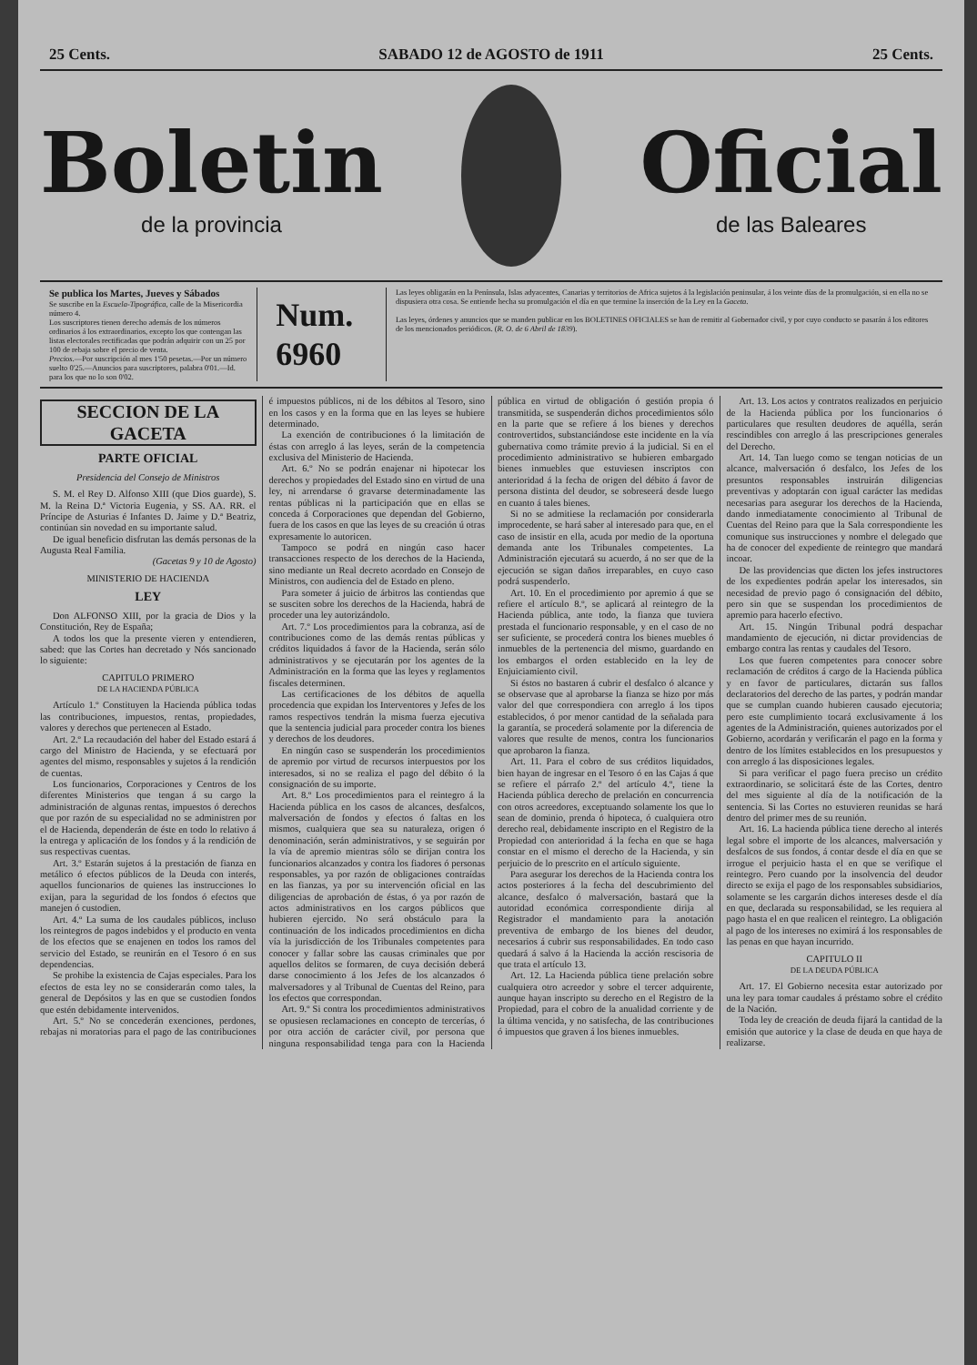25 Cents. SABADO 12 de AGOSTO de 1911 25 Cents.
Boletin
de la provincia
Oficial
de las Baleares
Se publica los Martes, Jueves y Sábados
Se suscribe en la Escuela-Tipográfica, calle de la Misericordia número 4.
Los suscriptores tienen derecho además de los números ordinarios á los extraordinarios, excepto los que contengan las listas electorales rectificadas que podrán adquirir con un 25 por 100 de rebaja sobre el precio de venta.
Precios.—Por suscripción al mes 1'50 pesetas.—Por un número suelto 0'25.—Anuncios para suscriptores, palabra 0'01.—Id. para los que no lo son 0'02.
Num. 6960
Las leyes obligarán en la Península, Islas adyacentes, Canarias y territorios de Africa sujetos á la legislación peninsular, á los veinte días de la promulgación, si en ella no se dispusiera otra cosa. Se entiende hecha su promulgación el día en que termine la inserción de la Ley en la Gaceta.
Las leyes, órdenes y anuncios que se manden publicar en los BOLETINES OFICIALES se han de remitir al Gobernador civil, y por cuyo conducto se pasarán á los editores de los mencionados periódicos. (R. O. de 6 Abril de 1839).
SECCION DE LA GACETA
PARTE OFICIAL
Presidencia del Consejo de Ministros
S. M. el Rey D. Alfonso XIII (que Dios guarde), S. M. la Reina D.ª Victoria Eugenia, y SS. AA. RR. el Príncipe de Asturias é Infantes D. Jaime y D.ª Beatriz, continúan sin novedad en su importante salud.
De igual beneficio disfrutan las demás personas de la Augusta Real Familia.
(Gacetas 9 y 10 de Agosto)
MINISTERIO DE HACIENDA
LEY
Don ALFONSO XIII, por la gracia de Dios y la Constitución, Rey de España;
A todos los que la presente vieren y entendieren, sabed: que las Cortes han decretado y Nós sancionado lo siguiente:
CAPITULO PRIMERO
DE LA HACIENDA PÚBLICA
Artículo 1.º Constituyen la Hacienda pública todas las contribuciones, impuestos, rentas, propiedades, valores y derechos que pertenecen al Estado.
Art. 2.º La recaudación del haber del Estado estará á cargo del Ministro de Hacienda, y se efectuará por agentes del mismo, responsables y sujetos á la rendición de cuentas.
Los funcionarios, Corporaciones y Centros de los diferentes Ministerios que tengan á su cargo la administración de algunas rentas, impuestos ó derechos que por razón de su especialidad no se administren por el de Hacienda, dependerán de éste en todo lo relativo á la entrega y aplicación de los fondos y á la rendición de sus respectivas cuentas.
Art. 3.º Estarán sujetos á la prestación de fianza en metálico ó efectos públicos de la Deuda con interés, aquellos funcionarios de quienes las instrucciones lo exijan, para la seguridad de los fondos ó efectos que manejen ó custodien.
Art. 4.º La suma de los caudales públicos, incluso los reintegros de pagos indebidos y el producto en venta de los efectos que se enajenen en todos los ramos del servicio del Estado, se reunirán en el Tesoro ó en sus dependencias.
Se prohibe la existencia de Cajas especiales. Para los efectos de esta ley no se considerarán como tales, la general de Depósitos y las en que se custodien fondos que estén debidamente intervenidos.
Art. 5.º No se concederán exenciones, perdones, rebajas ni moratorias para el pago de las contribuciones é impuestos públicos, ni de los débitos al Tesoro, sino en los casos y en la forma que en las leyes se hubiere determinado.
La exención de contribuciones ó la limitación de éstas con arreglo á las leyes, serán de la competencia exclusiva del Ministerio de Hacienda.
Art. 6.º No se podrán enajenar ni hipotecar los derechos y propiedades del Estado sino en virtud de una ley, ni arrendarse ó gravarse determinadamente las rentas públicas ni la participación que en ellas se conceda á Corporaciones que dependan del Gobierno, fuera de los casos en que las leyes de su creación ú otras expresamente lo autoricen.
Tampoco se podrá en ningún caso hacer transacciones respecto de los derechos de la Hacienda, sino mediante un Real decreto acordado en Consejo de Ministros, con audiencia del de Estado en pleno.
Para someter á juicio de árbitros las contiendas que se susciten sobre los derechos de la Hacienda, habrá de proceder una ley autorizándolo.
Art. 7.º Los procedimientos para la cobranza, así de contribuciones como de las demás rentas públicas y créditos liquidados á favor de la Hacienda, serán sólo administrativos y se ejecutarán por los agentes de la Administración en la forma que las leyes y reglamentos fiscales determinen.
Las certificaciones de los débitos de aquella procedencia que expidan los Interventores y Jefes de los ramos respectivos tendrán la misma fuerza ejecutiva que la sentencia judicial para proceder contra los bienes y derechos de los deudores.
En ningún caso se suspenderán los procedimientos de apremio por virtud de recursos interpuestos por los interesados, si no se realiza el pago del débito ó la consignación de su importe.
Art. 8.º Los procedimientos para el reintegro á la Hacienda pública en los casos de alcances, desfalcos, malversación de fondos y efectos ó faltas en los mismos, cualquiera que sea su naturaleza, origen ó denominación, serán administrativos, y se seguirán por la vía de apremio mientras sólo se dirijan contra los funcionarios alcanzados y contra los fiadores ó personas responsables, ya por razón de obligaciones contraídas en las fianzas, ya por su intervención oficial en las diligencias de aprobación de éstas, ó ya por razón de actos administrativos en los cargos públicos que hubieren ejercido. No será obstáculo para la continuación de los indicados procedimientos en dicha vía la jurisdicción de los Tribunales competentes para conocer y fallar sobre las causas criminales que por aquellos delitos se formaren, de cuya decisión deberá darse conocimiento á los Jefes de los alcanzados ó malversadores y al Tribunal de Cuentas del Reino, para los efectos que correspondan.
Art. 9.º Si contra los procedimientos administrativos se opusiesen reclamaciones en concepto de tercerías, ó por otra acción de carácter civil, por persona que ninguna responsabilidad tenga para con la Hacienda pública en virtud de obligación ó gestión propia ó transmitida, se suspenderán dichos procedimientos sólo en la parte que se refiere á los bienes y derechos controvertidos, substanciándose este incidente en la vía gubernativa como trámite previo á la judicial. Si en el procedimiento administrativo se hubieren embargado bienes inmuebles que estuviesen inscriptos con anterioridad á la fecha de origen del débito á favor de persona distinta del deudor, se sobreseerá desde luego en cuanto á tales bienes.
Si no se admitiese la reclamación por considerarla improcedente, se hará saber al interesado para que, en el caso de insistir en ella, acuda por medio de la oportuna demanda ante los Tribunales competentes. La Administración ejecutará su acuerdo, á no ser que de la ejecución se sigan daños irreparables, en cuyo caso podrá suspenderlo.
Art. 10. En el procedimiento por apremio á que se refiere el artículo 8.º, se aplicará al reintegro de la Hacienda pública, ante todo, la fianza que tuviera prestada el funcionario responsable, y en el caso de no ser suficiente, se procederá contra los bienes muebles ó inmuebles de la pertenencia del mismo, guardando en los embargos el orden establecido en la ley de Enjuiciamiento civil.
Si éstos no bastaren á cubrir el desfalco ó alcance y se observase que al aprobarse la fianza se hizo por más valor del que correspondiera con arreglo á los tipos establecidos, ó por menor cantidad de la señalada para la garantía, se procederá solamente por la diferencia de valores que resulte de menos, contra los funcionarios que aprobaron la fianza.
Art. 11. Para el cobro de sus créditos liquidados, bien hayan de ingresar en el Tesoro ó en las Cajas á que se refiere el párrafo 2.º del artículo 4.º, tiene la Hacienda pública derecho de prelación en concurrencia con otros acreedores, exceptuando solamente los que lo sean de dominio, prenda ó hipoteca, ó cualquiera otro derecho real, debidamente inscripto en el Registro de la Propiedad con anterioridad á la fecha en que se haga constar en el mismo el derecho de la Hacienda, y sin perjuicio de lo prescrito en el artículo siguiente.
Para asegurar los derechos de la Hacienda contra los actos posteriores á la fecha del descubrimiento del alcance, desfalco ó malversación, bastará que la autoridad económica correspondiente dirija al Registrador el mandamiento para la anotación preventiva de embargo de los bienes del deudor, necesarios á cubrir sus responsabilidades. En todo caso quedará á salvo á la Hacienda la acción rescisoria de que trata el artículo 13.
Art. 12. La Hacienda pública tiene prelación sobre cualquiera otro acreedor y sobre el tercer adquirente, aunque hayan inscripto su derecho en el Registro de la Propiedad, para el cobro de la anualidad corriente y de la última vencida, y no satisfecha, de las contribuciones ó impuestos que graven á los bienes inmuebles.
Art. 13. Los actos y contratos realizados en perjuicio de la Hacienda pública por los funcionarios ó particulares que resulten deudores de aquélla, serán rescindibles con arreglo á las prescripciones generales del Derecho.
Art. 14. Tan luego como se tengan noticias de un alcance, malversación ó desfalco, los Jefes de los presuntos responsables instruirán diligencias preventivas y adoptarán con igual carácter las medidas necesarias para asegurar los derechos de la Hacienda, dando inmediatamente conocimiento al Tribunal de Cuentas del Reino para que la Sala correspondiente les comunique sus instrucciones y nombre el delegado que ha de conocer del expediente de reintegro que mandará incoar.
De las providencias que dicten los jefes instructores de los expedientes podrán apelar los interesados, sin necesidad de previo pago ó consignación del débito, pero sin que se suspendan los procedimientos de apremio para hacerlo efectivo.
Art. 15. Ningún Tribunal podrá despachar mandamiento de ejecución, ni dictar providencias de embargo contra las rentas y caudales del Tesoro.
Los que fueren competentes para conocer sobre reclamación de créditos á cargo de la Hacienda pública y en favor de particulares, dictarán sus fallos declaratorios del derecho de las partes, y podrán mandar que se cumplan cuando hubieren causado ejecutoria; pero este cumplimiento tocará exclusivamente á los agentes de la Administración, quienes autorizados por el Gobierno, acordarán y verificarán el pago en la forma y dentro de los límites establecidos en los presupuestos y con arreglo á las disposiciones legales.
Si para verificar el pago fuera preciso un crédito extraordinario, se solicitará éste de las Cortes, dentro del mes siguiente al día de la notificación de la sentencia. Si las Cortes no estuvieren reunidas se hará dentro del primer mes de su reunión.
Art. 16. La hacienda pública tiene derecho al interés legal sobre el importe de los alcances, malversación y desfalcos de sus fondos, á contar desde el día en que se irrogue el perjuicio hasta el en que se verifique el reintegro. Pero cuando por la insolvencia del deudor directo se exija el pago de los responsables subsidiarios, solamente se les cargarán dichos intereses desde el día en que, declarada su responsabilidad, se les requiera al pago hasta el en que realicen el reintegro. La obligación al pago de los intereses no eximirá á los responsables de las penas en que hayan incurrido.
CAPITULO II
DE LA DEUDA PÚBLICA
Art. 17. El Gobierno necesita estar autorizado por una ley para tomar caudales á préstamo sobre el crédito de la Nación.
Toda ley de creación de deuda fijará la cantidad de la emisión que autorice y la clase de deuda en que haya de realizarse.